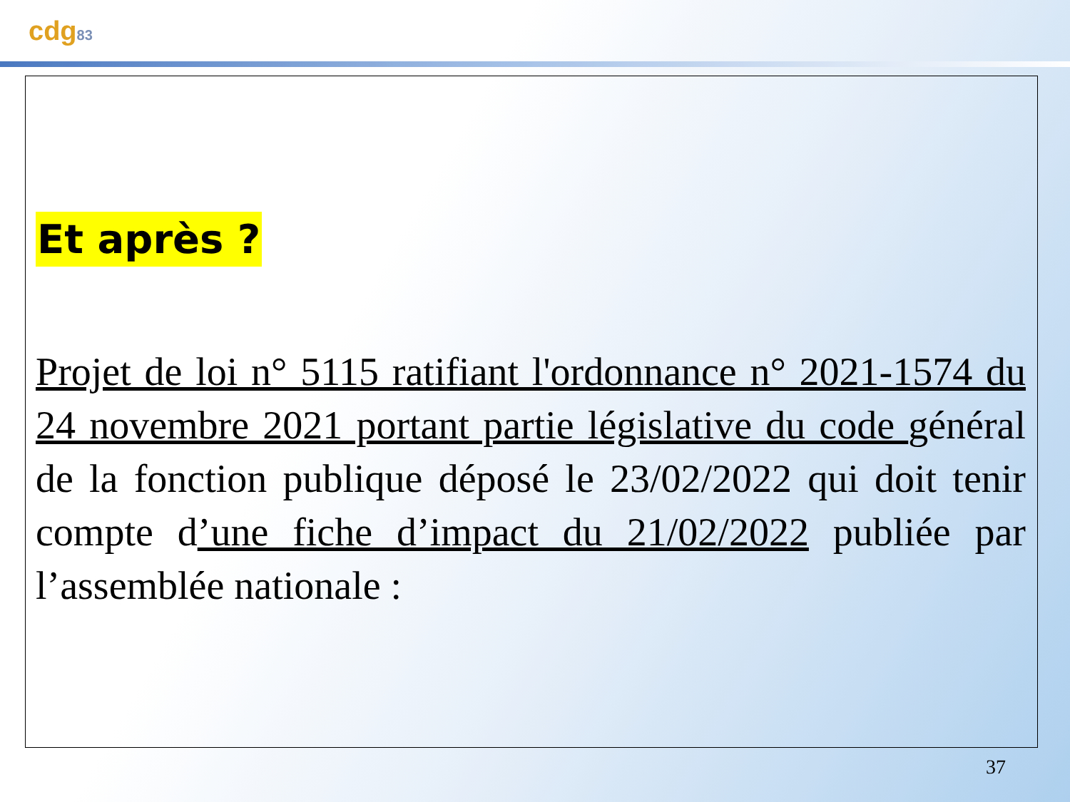cdg83
Et après ?
Projet de loi n° 5115 ratifiant l'ordonnance n° 2021-1574 du 24 novembre 2021 portant partie législative du code général de la fonction publique déposé le 23/02/2022 qui doit tenir compte d’une fiche d’impact du 21/02/2022 publiée par l’assemblée nationale :
37